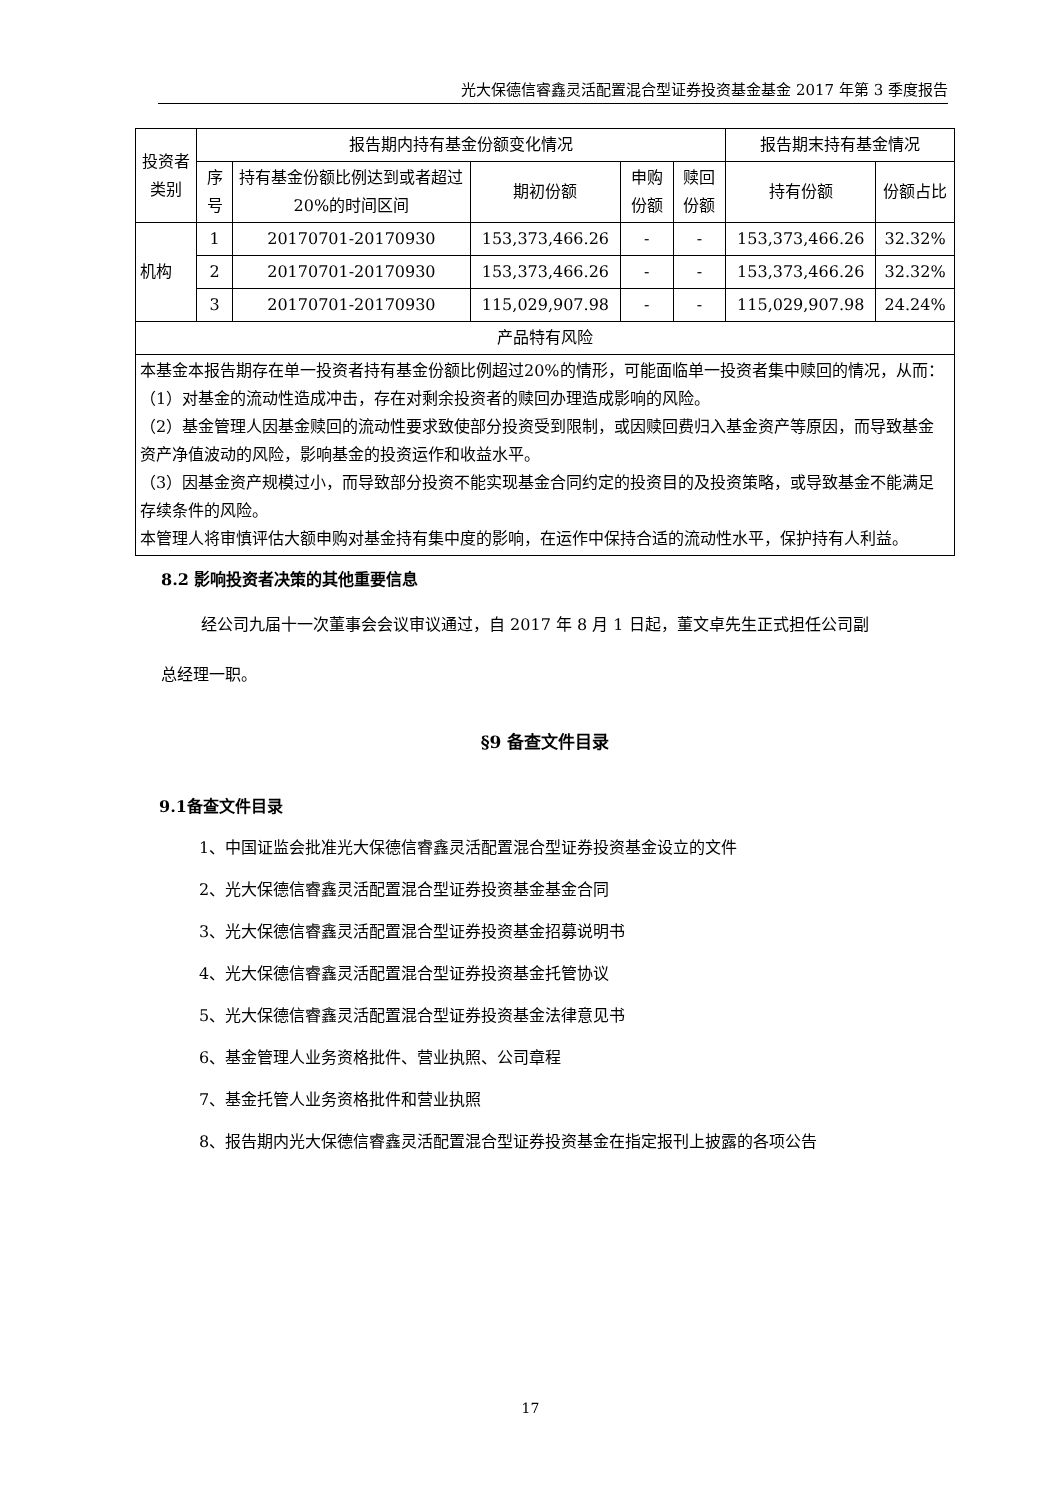光大保德信睿鑫灵活配置混合型证券投资基金基金 2017 年第 3 季度报告
| 投资者类别 | 报告期内持有基金份额变化情况 | | | | | 报告期末持有基金情况 | |
| --- | --- | --- | --- | --- | --- | --- | --- |
| | 序号 | 持有基金份额比例达到或者超过20%的时间区间 | 期初份额 | 申购份额 | 赎回份额 | 持有份额 | 份额占比 |
| 机构 | 1 | 20170701-20170930 | 153,373,466.26 | - | - | 153,373,466.26 | 32.32% |
| | 2 | 20170701-20170930 | 153,373,466.26 | - | - | 153,373,466.26 | 32.32% |
| | 3 | 20170701-20170930 | 115,029,907.98 | - | - | 115,029,907.98 | 24.24% |
| 产品特有风险 | | | | | | | |
| 本基金本报告期存在单一投资者持有基金份额比例超过20%的情形，可能面临单一投资者集中赎回的情况，从而： （1）对基金的流动性造成冲击，存在对剩余投资者的赎回办理造成影响的风险。 （2）基金管理人因基金赎回的流动性要求致使部分投资受到限制，或因赎回费归入基金资产等原因，而导致基金资产净值波动的风险，影响基金的投资运作和收益水平。 （3）因基金资产规模过小，而导致部分投资不能实现基金合同约定的投资目的及投资策略，或导致基金不能满足存续条件的风险。 本管理人将审慎评估大额申购对基金持有集中度的影响，在运作中保持合适的流动性水平，保护持有人利益。 | | | | | | | |
8.2 影响投资者决策的其他重要信息
经公司九届十一次董事会会议审议通过，自 2017 年 8 月 1 日起，董文卓先生正式担任公司副
总经理一职。
§9 备查文件目录
9.1备查文件目录
1、中国证监会批准光大保德信睿鑫灵活配置混合型证券投资基金设立的文件
2、光大保德信睿鑫灵活配置混合型证券投资基金基金合同
3、光大保德信睿鑫灵活配置混合型证券投资基金招募说明书
4、光大保德信睿鑫灵活配置混合型证券投资基金托管协议
5、光大保德信睿鑫灵活配置混合型证券投资基金法律意见书
6、基金管理人业务资格批件、营业执照、公司章程
7、基金托管人业务资格批件和营业执照
8、报告期内光大保德信睿鑫灵活配置混合型证券投资基金在指定报刊上披露的各项公告
17